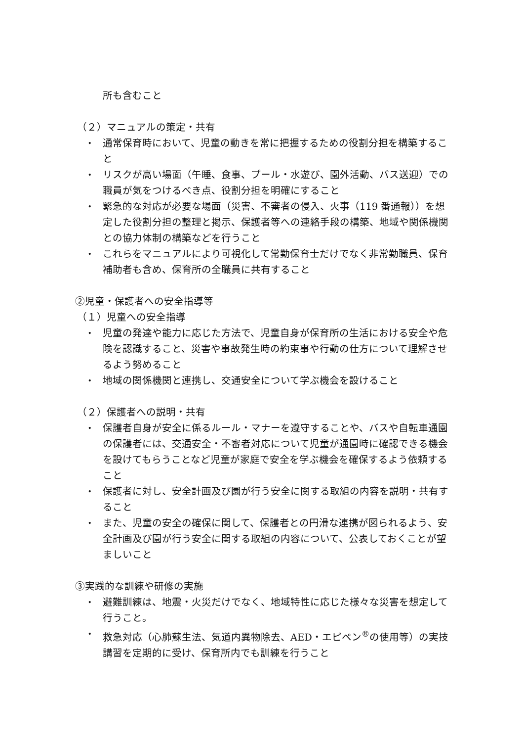所も含むこと
（２）マニュアルの策定・共有
・
通常保育時において、児童の動きを常に把握するための役割分担を構築すること
・
リスクが高い場面（午睡、食事、プール・水遊び、園外活動、バス送迎）での職員が気をつけるべき点、役割分担を明確にすること
・
緊急的な対応が必要な場面（災害、不審者の侵入、火事（119 番通報））を想定した役割分担の整理と掲示、保護者等への連絡手段の構築、地域や関係機関との協力体制の構築などを行うこと
・
これらをマニュアルにより可視化して常勤保育士だけでなく非常勤職員、保育補助者も含め、保育所の全職員に共有すること
②児童・保護者への安全指導等
（１）児童への安全指導
・
児童の発達や能力に応じた方法で、児童自身が保育所の生活における安全や危険を認識すること、災害や事故発生時の約束事や行動の仕方について理解させるよう努めること
・
地域の関係機関と連携し、交通安全について学ぶ機会を設けること
（２）保護者への説明・共有
・
保護者自身が安全に係るルール・マナーを遵守することや、バスや自転車通園の保護者には、交通安全・不審者対応について児童が通園時に確認できる機会を設けてもらうことなど児童が家庭で安全を学ぶ機会を確保するよう依頼すること
・
保護者に対し、安全計画及び園が行う安全に関する取組の内容を説明・共有すること
・
また、児童の安全の確保に関して、保護者との円滑な連携が図られるよう、安全計画及び園が行う安全に関する取組の内容について、公表しておくことが望ましいこと
③実践的な訓練や研修の実施
・
避難訓練は、地震・火災だけでなく、地域特性に応じた様々な災害を想定して行うこと。
・
救急対応（心肺蘇生法、気道内異物除去、AED・エピペン<sup>®</sup>の使用等）の実技講習を定期的に受け、保育所内でも訓練を行うこと